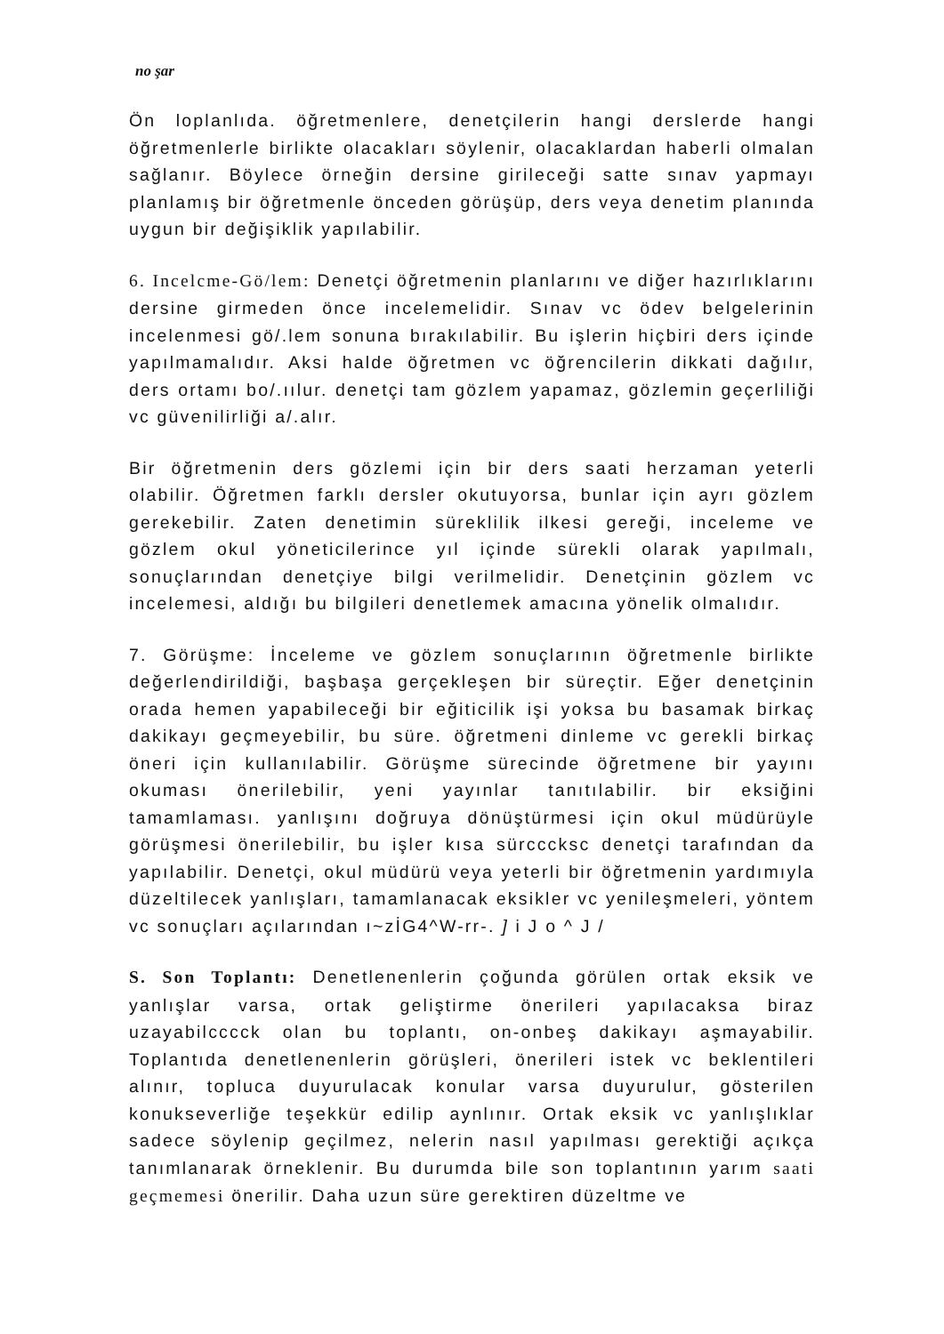no şar
Ön loplanlıda. öğretmenlere, denetçilerin hangi derslerde hangi öğretmenlerle birlikte olacakları söylenir, olacaklardan haberli olmalan sağlanır. Böylece örneğin dersine girileceği satte sınav yapmayı planlamış bir öğretmenle önceden görüşüp, ders veya denetim planında uygun bir değişiklik yapılabilir.
6. Incelcme-Gö/lem: Denetçi öğretmenin planlarını ve diğer hazırlıklarını dersine girmeden önce incelemelidir. Sınav vc ödev belgelerinin incelenmesi gö/.lem sonuna bırakılabilir. Bu işlerin hiçbiri ders içinde yapılmamalıdır. Aksi halde öğretmen vc öğrencilerin dikkati dağılır, ders ortamı bo/.ıılur. denetçi tam gözlem yapamaz, gözlemin geçerliliği vc güvenilirliği a/.alır.
Bir öğretmenin ders gözlemi için bir ders saati herzaman yeterli olabilir. Öğretmen farklı dersler okutuyorsa, bunlar için ayrı gözlem gerekebilir. Zaten denetimin süreklilik ilkesi gereği, inceleme ve gözlem okul yöneticilerince yıl içinde sürekli olarak yapılmalı, sonuçlarından denetçiye bilgi verilmelidir. Denetçinin gözlem vc incelemesi, aldığı bu bilgileri denetlemek amacına yönelik olmalıdır.
7. Görüşme: İnceleme ve gözlem sonuçlarının öğretmenle birlikte değerlendirildiği, başbaşa gerçekleşen bir süreçtir. Eğer denetçinin orada hemen yapabileceği bir eğiticilik işi yoksa bu basamak birkaç dakikayı geçmeyebilir, bu süre. öğretmeni dinleme vc gerekli birkaç öneri için kullanılabilir. Görüşme sürecinde öğretmene bir yayını okuması önerilebilir, yeni yayınlar tanıtılabilir. bir eksiğini tamamlaması. yanlışını doğruya dönüştürmesi için okul müdürüyle görüşmesi önerilebilir, bu işler kısa sürcccksc denetçi tarafından da yapılabilir. Denetçi, okul müdürü veya yeterli bir öğretmenin yardımıyla düzeltilecek yanlışları, tamamlanacak eksikler vc yenileşmeleri, yöntem vc sonuçları açılarından ı~zİG4^W-rr-. ] i J o ^ J /
S. Son Toplantı: Denetlenenlerin çoğunda görülen ortak eksik ve yanlışlar varsa, ortak geliştirme önerileri yapılacaksa biraz uzayabilcccck olan bu toplantı, on-onbeş dakikayı aşmayabilir. Toplantıda denetlenenlerin görüşleri, önerileri istek vc beklentileri alınır, topluca duyurulacak konular varsa duyurulur, gösterilen konukseverliğe teşekkür edilip aynlınır. Ortak eksik vc yanlışlıklar sadece söylenip geçilmez, nelerin nasıl yapılması gerektiği açıkça tanımlanarak örneklenir. Bu durumda bile son toplantının yarım saati geçmemesi önerilir. Daha uzun süre gerektiren düzeltme ve